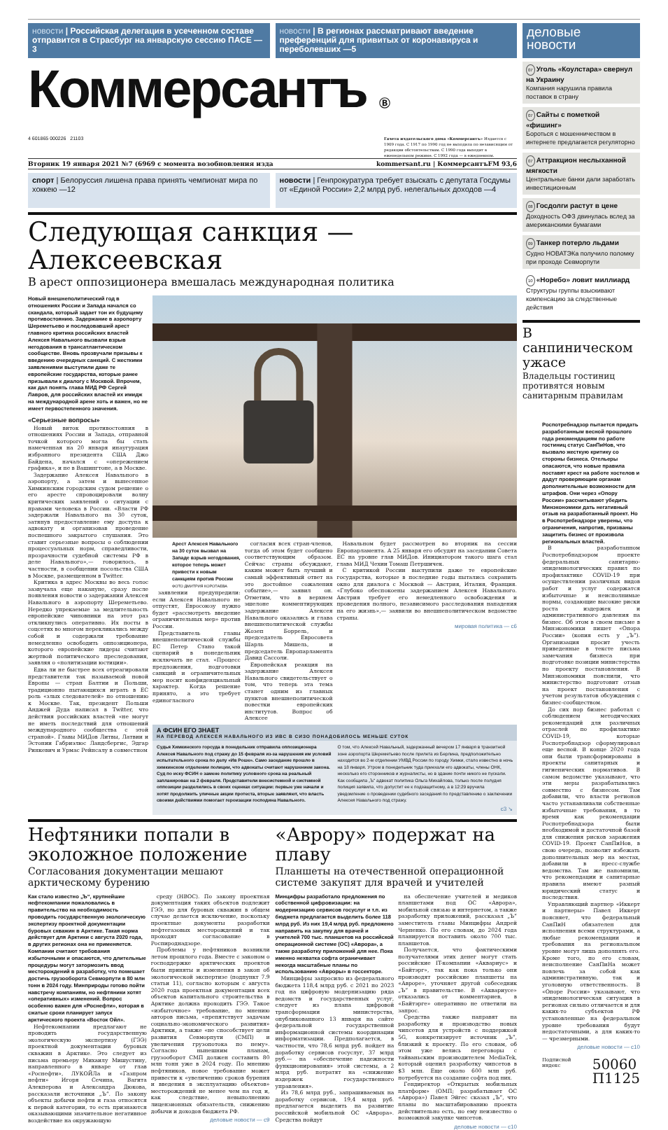новости | Российская делегация в усеченном составе отправится в Страсбург на январскую сессию ПАСЕ —3
новости | В регионах рассматривают введение преференций для привитых от коронавируса и переболевших —5
Коммерсантъ Ⓑ
4 601865 000226 21103
Газета издательского дома «Коммерсантъ» Издается с 1909 года. С 1917 по 1990 год не выходила по независящим от редакции обстоятельствам. С 1990 года выходит в еженедельном режиме. С 1992 года — в ежедневном.
Вторник 19 января 2021 №7 (6969 с момента возобновления изда kommersant.ru | КоммерсантъFM 93,6
спорт | Белоруссия лишена права принять чемпионат мира по хоккею —12
новости | Генпрокуратура требует взыскать с депутата Госдумы от «Единой России» 2,2 млрд руб. нелегальных доходов —4
Следующая санкция — Алексеевская
В арест оппозиционера вмешалась международная политика
Новый внешнеполитический год в отношениях России и Запада начался со скандала, который задает тон их будущему противостоянию. Задержание в аэропорту Шереметьево и последовавший арест главного критика российских властей Алексея Навального вызвали взрыв негодования в трансатлантическом сообществе. Вновь прозвучали призывы к введению очередных санкций. С жесткими заявлениями выступили даже те европейские государства, которые ранее призывали к диалогу с Москвой. Впрочем, как дал понять глава МИД РФ Сергей Лавров, для российских властей их имидж на международной арене хоть и важен, но не имеет первостепенного значения.
«Серьезные вопросы»
Новый виток противостояния в отношениях России и Запада, отправной точкой которого могла бы стать намеченная на 20 января инаугурация избранного президента США Джо Байдена, начался с «опережением графика», и не в Вашингтоне, а в Москве.
Задержание Алексея Навального в аэропорту, а затем и вынесенное Химкинским городским судом решение о его аресте спровоцировали волну критических заявлений о ситуации с правами человека в России. «Власти РФ задержали Навального на 30 суток, затянув предоставление ему доступа к адвокату и организовав проведение поспешного закрытого слушания. Это ставит серьезные вопросы о соблюдении процессуальных норм, справедливости, прозрачности судебной системы РФ в деле Навального»,— говорилось, в частности, в сообщении посольства США в Москве, размещенном в Twitter.
Критика в адрес Москвы во весь голос зазвучала еще накануне, сразу после появления новости о задержании Алексея Навального в аэропорту Шереметьево. Нередко упрекаемые за медлительность европейские чиновники на этот раз откликнулись оперативно. Их посты в соцсетях во многом перекликались между собой и содержали требование немедленно освободить оппозиционера, которого европейские лидеры считают жертвой политического преследования, заявляя о «политизации юстиции».
Едва ли не быстрее всех отреагировали представители так называемой новой Европы — стран Балтии и Польши, традиционно пытающихся играть в ЕС роль «злых следователей» по отношению к Москве. Так, президент Польши Анджей Дуда написал в Twitter, что действия российских властей «не могут не иметь последствий для отношений международного сообщества с этой страной». Главы МИДов Литвы, Латвии и Эстонии Габриэлюс Ландсбергис, Эдгар Ринкевич и Урмас Рейнсалу в совместном
Арест Алексея Навального на 30 суток вызвал на Западе взрыв негодования, которое теперь может привести к новым санкциям против России
ФОТО ДМИТРИЯ КОРОТАЕВА
заявлении предупредили: если Алексея Навального не отпустят, Евросоюзу нужно будет «рассмотреть введение ограничительных мер» против России.
Представитель главы внешнеполитической службы ЕС Петер Стано такой сценарий в понедельник исключать не стал. «Процесс предложения, подготовки санкций и ограничительных мер носит конфиденциальный характер. Когда решение принято, а это требует единогласного
согласия всех стран-членов, тогда об этом будет сообщено соответствующим образом. Сейчас страны обсуждают, каким может быть лучший и самый эффективный ответ на это достойное сожаления событие»,— заявил он. Отметим, что в верхнем эшелоне комментирующих задержание Алексея Навального оказались и глава внешнеполитической службы Жозеп Боррель, и председатель Евросовета Шарль Мишель, и председатель Европарламента Давид Сассоли.
Европейская реакция на задержание Алексея Навального свидетельствует о том, что теперь эта тема станет одним из главных пунктов внешнеполитической повестки европейских институтов. Вопрос об Алексее
Навальном будет рассмотрен во вторник на сессии Европарламента. А 25 января его обсудят на заседании Совета ЕС на уровне глав МИДов. Инициатором такого шага стал глава МИД Чехии Томаш Петршичек.
С критикой России выступили даже те европейские государства, которые в последние годы пытались сохранить окно для диалога с Москвой — Австрия, Италия, Франция. «Глубоко обеспокоены задержанием Алексея Навального. Австрия требует его немедленного освобождения и проведения полного, независимого расследования нападения на его жизнь»,— заявили во внешнеполитическом ведомстве страны.
мировая политика — с6
А ФСИН ЕГО ЗНАЕТ
НА ПЕРЕВОД АЛЕКСЕЯ НАВАЛЬНОГО ИЗ ИВС В СИЗО ПОНАДОБИЛОСЬ МЕНЬШЕ СУТОК
Судья Химкинского горсуда в понедельник отправила оппозиционера Алексея Навального под стражу до 15 февраля из-за нарушения им условий испытательного срока по делу «Ив Роше». Само заседание прошло в химкинском отделении полиции, что адвокаты считают нарушением закона. Суд по иску ФСИН о замене политику условного срока на реальный запланирован на 2 февраля. Представители внесистемной и системной оппозиции разделились в своих оценках ситуации: первые уже начали и хотят продолжить уличные акции протеста, вторые заявляют, что власть своими действиями помогает героизации господина Навального.
О том, что Алексей Навальный, задержанный вечером 17 января в транзитной зоне аэропорта Шереметьево после прилета из Берлина, предположительно находится во 2-м отделении УМВД России по городу Химки, стало известно в ночь на 18 января. Утром в понедельник туда приехали его адвокаты, члены ОНК, несколько его сторонников и журналисты, но в здание почти никого не пускали. Как сообщила „Ъ“ адвокат политика Ольга Михайлова, только после полудня полиция заявила, что допустит ее к подзащитному, а в 12:29 вручила уведомление о проведении судебного заседания по представлению о заключении Алексея Навального под стражу.
с3 ↘
Нефтяники попали в эколожное положение
Согласования документации мешают арктическому бурению
Как стало известно „Ъ“, крупнейшие нефтекомпании пожаловались в правительство на необходимость проводить государственную экологическую экспертизу проектной документации буровых скважин в Арктике. Такая норма действует для Арктики с августа 2020 года, в других регионах она не применяется. Компании считают требования избыточными и опасаются, что длительные процедуры могут затормозить ввод месторождений в разработку, что помешает достичь грузооборота Севморпути в 80 млн тонн в 2024 году. Минприроды готово пойти навстречу компаниям, но нефтяники хотят «оперативных» изменений. Вопрос особенно важен для «Роснефти», которая в сжатые сроки планирует запуск арктического проекта «Восток Ойл».
Нефтекомпании предлагают не проводить государственную экологическую экспертизу (ГЭЭ) проектной документации буровых скважин в Арктике. Это следует из письма премьеру Михаилу Мишустину, направленного в январе от глав «Роснефти», ЛУКОЙЛа и «Газпром нефти» Игоря Сечина, Вагита Алекперова и Александра Дюкова, рассказали источники „Ъ“. По закону объекты добычи нефти и газа относятся к первой категории, то есть признаются оказывающими значительное негативное воздействие на окружающую
среду (НВОС). По закону проектная документация таких объектов подлежит ГЭЭ, но для буровых скважин в общем случае делается исключение, поскольку проектные документы разработки нефтегазовых месторождений и так проходят согласование в Роспироднадзоре.
Проблемы у нефтяников возникли летом прошлого года. Вместе с законом о господдержке арктических проектов были приняты и изменения в закон об экологической экспертизе (подпункт 7.9 статьи 11), согласно которым с августа 2020 года проектная документация всех объектов капитального строительства в Арктике должна проходить ГЭЭ. Такое «избыточное» требование, по мнению авторов письма, «препятствует задачам социально-экономического развития» Арктики, а также «не способствует цели развития Севморпути (СМП) и увеличения грузопотока по нему». Согласно нынешним планам, грузооборот СМП должен составить 80 млн тонн уже в 2024 году. По мнению нефтяников, новое требование может привести к «увеличению сроков бурения и введения в эксплуатацию объектов» месторождений не менее чем на год и, как следствие, невыполнению лицензионных обязательств, снижению добычи и доходов бюджета РФ.
деловые новости — с9
«Аврору» подержат на плаву
Планшеты на отечественной операционной системе закупят для врачей и учителей
Минцифры разработало предложения по собственной цифровизации: на модернизацию сервисов госуслуг и т.п. из бюджета предлагается выделить более 118 млрд руб. Из них 19,4 млрд руб. предложено направить на закупку для врачей и учителей 700 тыс. планшетов на российской операционной системе (ОС) «Аврора», а также разработку приложений для нее. Пока именно нехватка софта ограничивает некогда масштабные планы по использованию «Авроры» в госсекторе.
Минцифры запросило из федерального бюджета 118,4 млрд руб. с 2021 по 2023 год на цифровую модернизацию ряда ведомств и государственных услуг, следует из плана цифровой трансформации министерства, опубликованного 13 января на сайте федеральной государственной информационной системы координации информатизации. Предполагается, в частности, что 78,6 млрд руб. пойдет на доработку сервисов госуслуг, 37 млрд руб.— на «обеспечение надежности функционирования» этой системы, а 2 млрд руб. потратят на «снижение издержек государственного управления».
Из 78,6 млрд руб., запрашиваемых на доработку сервисов, 19,4 млрд руб. предлагается выделить на развитие российской мобильной ОС «Аврора». Средства пойдут
на обеспечение учителей и медиков планшетами под ОС «Аврора», мобильной связью и интернетом, а также разработку приложений, рассказал „Ъ“ заместитель главы Минцифры Андрей Черненко. По его словам, до 2024 года планируется поставить около 700 тыс. планшетов.
Получается, что фактическими получателями этих денег могут стать российские IT-компании «Аквариус» и «Байтэрг», так как пока только они производят российские планшеты на «Авроре», уточняет другой собеседник „Ъ“ в правительстве. В «Аквариусе» отказались от комментариев, в «Байтэрге» оперативно не ответили на запрос.
Средства также направят на разработку и производство новых чипсетов для устройств с поддержкой 5G, конкретизирует источник „Ъ“, близкий к проекту. По его словам, об этом уже велись переговоры с тайваньским производителем MediaTek, который оценил разработку чипсетов в $3 млн. Еще около 600 млн руб. потребуется на создание софта под них.
Гендиректор «Открытых мобильных платформ» (ОМП; разрабатывает ОС «Аврора») Павел Эйгес сказал „Ъ“, что планы по масштабированию проекта действительно есть, но ему неизвестно о возможной закупке чипсетов.
деловые новости — с10
деловые
новости
07 Уголь «Коулстара» свернул на Украину
Компания нарушила правила поставок в страну
07 Сайты с пометкой «фишинг»
Бороться с мошенничеством в интернете предлагается регуляторно
07 Аттракцион неслыханной мягкости
Центральные банки дали заработать инвестиционным
08 Госдолги растут в цене
Доходность ОФЗ двинулась вслед за американскими бумагами
09 Танкер потерло льдами
Судно НОВАТЭКа получило поломку при проходе Севморпути
10 «Норебо» ловит миллиард
Структуры группы взыскивают компенсацию за следственные действия
В санпиническом ужасе
Владельцы гостиниц противятся новым санитарным правилам
Роспотребнадзор пытается придать разработанным весной прошлого года рекомендациям по работе гостиниц статус СанПиНов, что вызвало жесткую критику со стороны бизнеса. Отельеры опасаются, что новые правила поставят крест на работе хостелов и дадут проверяющим органам дополнительные возможности для штрафов. Они через «Опору России» рассчитывают убедить Минэкономики дать негативный отзыв на разработанный проект. Но в Роспотребнадзоре уверены, что ограничения, напротив, призваны защитить бизнес от произвола региональных властей.
В разработанном Роспотребнадзором проекте федеральных санитарно-эпидемиологических правил по профилактике COVID-19 при осуществлении различных видов работ и услуг содержатся избыточные и неисполнимые нормы, создающие высокие риски роста издержек и административного давления на бизнес. Об этом в своем письме в Минэкономики пишет «Опора России» (копия есть у „Ъ“). Организация просит учесть приведенные в тексте письма замечания бизнеса при подготовке позиции министерства по проекту постановления. В Минэкономики пояснили, что министерство подготовит отзыв на проект постановления с учетом результатов обсуждения с бизнес-сообществом.
До сих пор бизнес работал с соблюдением методических рекомендаций для различных отраслей по профилактике COVID-19, которые Роспотребнадзор сформулировал еще весной. В конце 2020 года они были трансформированы в проекты санитарных и гигиенических нормативов. В самом ведомстве указывают, что эти меры разрабатывались совместно с бизнесом. Там добавили, что власти регионов часто устанавливали собственные избыточные требования, в то время как рекомендации Роспотребнадзора были необходимой и достаточной базой для снижения рисков заражения COVID-19. Проект СанПиНов, в свою очередь, позволит избежать дополнительных мер на местах, добавили в пресс-службе ведомства. Там же напомнили, что рекомендации и санитарные правила имеют разный юридический статус и последствия.
Управляющий партнер «Иккерт и партнеры» Павел Иккерт поясняет, что федеральный СанПиН обязателен для исполнения всеми структурами, а любые рекомендации и требования на региональном уровне могут лишь дополнять его. Кроме того, по его словам, неисполнение СанПиНа может повлечь за собой как административную, так и уголовную ответственность. В «Опоре России» указывают, что эпидемиологическая ситуация в регионах сильно отличается и для каких-то субъектов РФ установленные на федеральном уровне требования будут недостаточными, а для каких-то — чрезмерными.
деловые новости — с10
Подписной индекс 50060
П1125